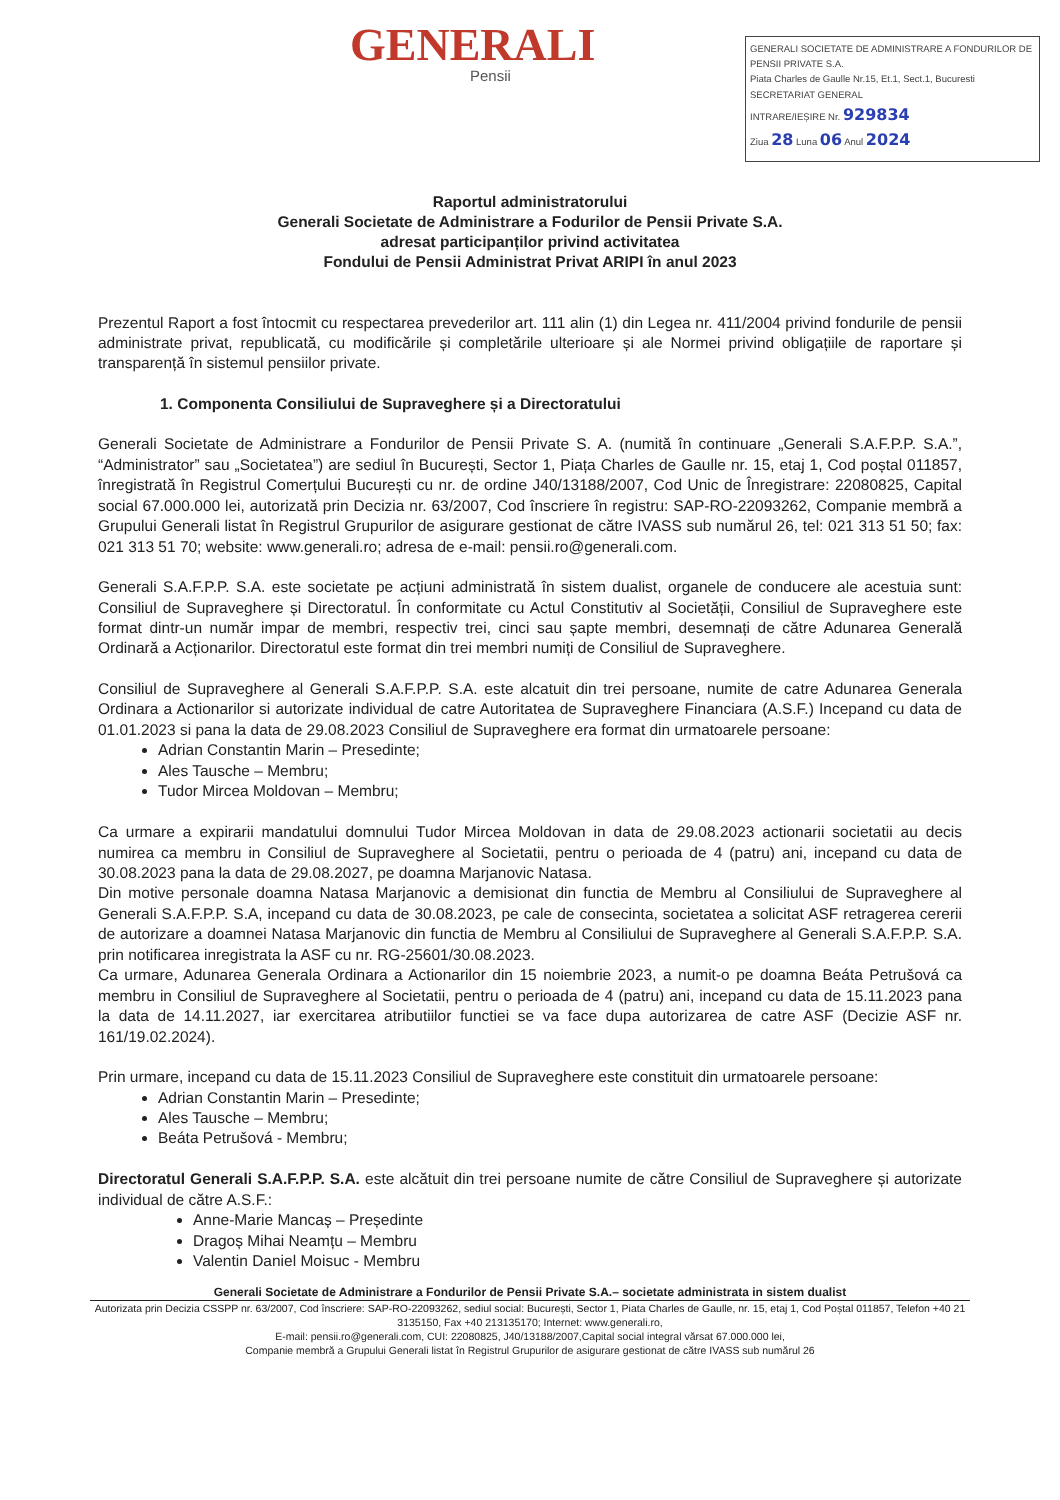GENERALI
Pensii
GENERALI SOCIETATE DE ADMINISTRARE A FONDURILOR DE PENSII PRIVATE S.A.
Piata Charles de Gaulle Nr.15, Et.1, Sect.1, Bucuresti
SECRETARIAT GENERAL
INTRARE/IEȘIRE Nr. 929834
Ziua 28 Luna 06 Anul 2024
Raportul administratorului
Generali Societate de Administrare a Fodurilor de Pensii Private S.A.
adresat participanților privind activitatea
Fondului de Pensii Administrat Privat ARIPI în anul 2023
Prezentul Raport a fost întocmit cu respectarea prevederilor art. 111 alin (1) din Legea nr. 411/2004 privind fondurile de pensii administrate privat, republicată, cu modificările și completările ulterioare și ale Normei privind obligațiile de raportare și transparență în sistemul pensiilor private.
1. Componenta Consiliului de Supraveghere și a Directoratului
Generali Societate de Administrare a Fondurilor de Pensii Private S. A. (numită în continuare „Generali S.A.F.P.P. S.A.”, “Administrator” sau „Societatea”) are sediul în București, Sector 1, Piața Charles de Gaulle nr. 15, etaj 1, Cod poștal 011857, înregistrată în Registrul Comerțului București cu nr. de ordine J40/13188/2007, Cod Unic de Înregistrare: 22080825, Capital social 67.000.000 lei, autorizată prin Decizia nr. 63/2007, Cod înscriere în registru: SAP-RO-22093262, Companie membră a Grupului Generali listat în Registrul Grupurilor de asigurare gestionat de către IVASS sub numărul 26, tel: 021 313 51 50; fax: 021 313 51 70; website: www.generali.ro; adresa de e-mail: pensii.ro@generali.com.
Generali S.A.F.P.P. S.A. este societate pe acțiuni administrată în sistem dualist, organele de conducere ale acestuia sunt: Consiliul de Supraveghere și Directoratul. În conformitate cu Actul Constitutiv al Societății, Consiliul de Supraveghere este format dintr-un număr impar de membri, respectiv trei, cinci sau șapte membri, desemnați de către Adunarea Generală Ordinară a Acționarilor. Directoratul este format din trei membri numiți de Consiliul de Supraveghere.
Consiliul de Supraveghere al Generali S.A.F.P.P. S.A. este alcatuit din trei persoane, numite de catre Adunarea Generala Ordinara a Actionarilor si autorizate individual de catre Autoritatea de Supraveghere Financiara (A.S.F.) Incepand cu data de 01.01.2023 si pana la data de 29.08.2023 Consiliul de Supraveghere era format din urmatoarele persoane:
Adrian Constantin Marin – Presedinte;
Ales Tausche – Membru;
Tudor Mircea Moldovan – Membru;
Ca urmare a expirarii mandatului domnului Tudor Mircea Moldovan in data de 29.08.2023 actionarii societatii au decis numirea ca membru in Consiliul de Supraveghere al Societatii, pentru o perioada de 4 (patru) ani, incepand cu data de 30.08.2023 pana la data de 29.08.2027, pe doamna Marjanovic Natasa.
Din motive personale doamna Natasa Marjanovic a demisionat din functia de Membru al Consiliului de Supraveghere al Generali S.A.F.P.P. S.A, incepand cu data de 30.08.2023, pe cale de consecinta, societatea a solicitat ASF retragerea cererii de autorizare a doamnei Natasa Marjanovic din functia de Membru al Consiliului de Supraveghere al Generali S.A.F.P.P. S.A. prin notificarea inregistrata la ASF cu nr. RG-25601/30.08.2023.
Ca urmare, Adunarea Generala Ordinara a Actionarilor din 15 noiembrie 2023, a numit-o pe doamna Beáta Petrušová ca membru in Consiliul de Supraveghere al Societatii, pentru o perioada de 4 (patru) ani, incepand cu data de 15.11.2023 pana la data de 14.11.2027, iar exercitarea atributiilor functiei se va face dupa autorizarea de catre ASF (Decizie ASF nr. 161/19.02.2024).
Prin urmare, incepand cu data de 15.11.2023 Consiliul de Supraveghere este constituit din urmatoarele persoane:
Adrian Constantin Marin – Presedinte;
Ales Tausche – Membru;
Beáta Petrušová - Membru;
Directoratul Generali S.A.F.P.P. S.A. este alcătuit din trei persoane numite de către Consiliul de Supraveghere și autorizate individual de către A.S.F.:
Anne-Marie Mancaș – Președinte
Dragoș Mihai Neamțu – Membru
Valentin Daniel Moisuc - Membru
Generali Societate de Administrare a Fondurilor de Pensii Private S.A.– societate administrata in sistem dualist
Autorizata prin Decizia CSSPP nr. 63/2007, Cod înscriere: SAP-RO-22093262, sediul social: București, Sector 1, Piata Charles de Gaulle, nr. 15, etaj 1, Cod Poștal 011857, Telefon +40 21 3135150, Fax +40 213135170; Internet: www.generali.ro,
E-mail: pensii.ro@generali.com, CUI: 22080825, J40/13188/2007,Capital social integral vărsat 67.000.000 lei,
Companie membră a Grupului Generali listat în Registrul Grupurilor de asigurare gestionat de către IVASS sub numărul 26